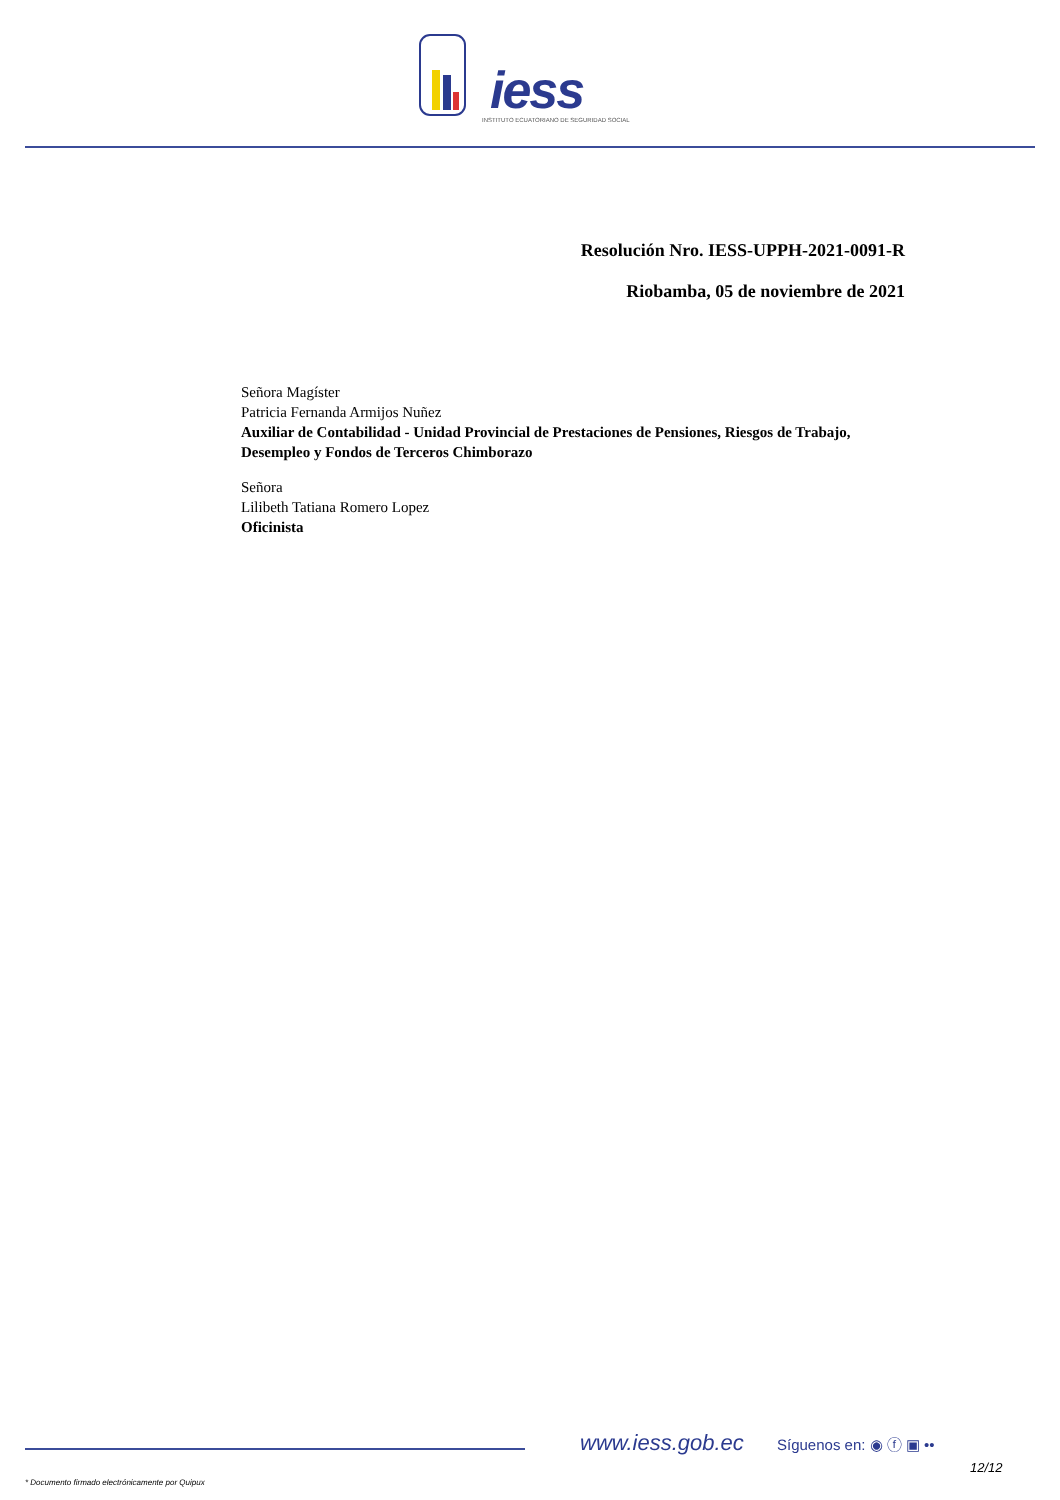iess
INSTITUTO ECUATORIANO DE SEGURIDAD SOCIAL
Resolución Nro. IESS-UPPH-2021-0091-R
Riobamba, 05 de noviembre de 2021
Señora Magíster
Patricia Fernanda Armijos Nuñez
Auxiliar de Contabilidad - Unidad Provincial de Prestaciones de Pensiones, Riesgos de Trabajo, Desempleo y Fondos de Terceros Chimborazo
Señora
Lilibeth Tatiana Romero Lopez
Oficinista
www.iess.gob.ec Síguenos en: ◉ ⓕ ▣ ••
12/12
* Documento firmado electrónicamente por Quipux